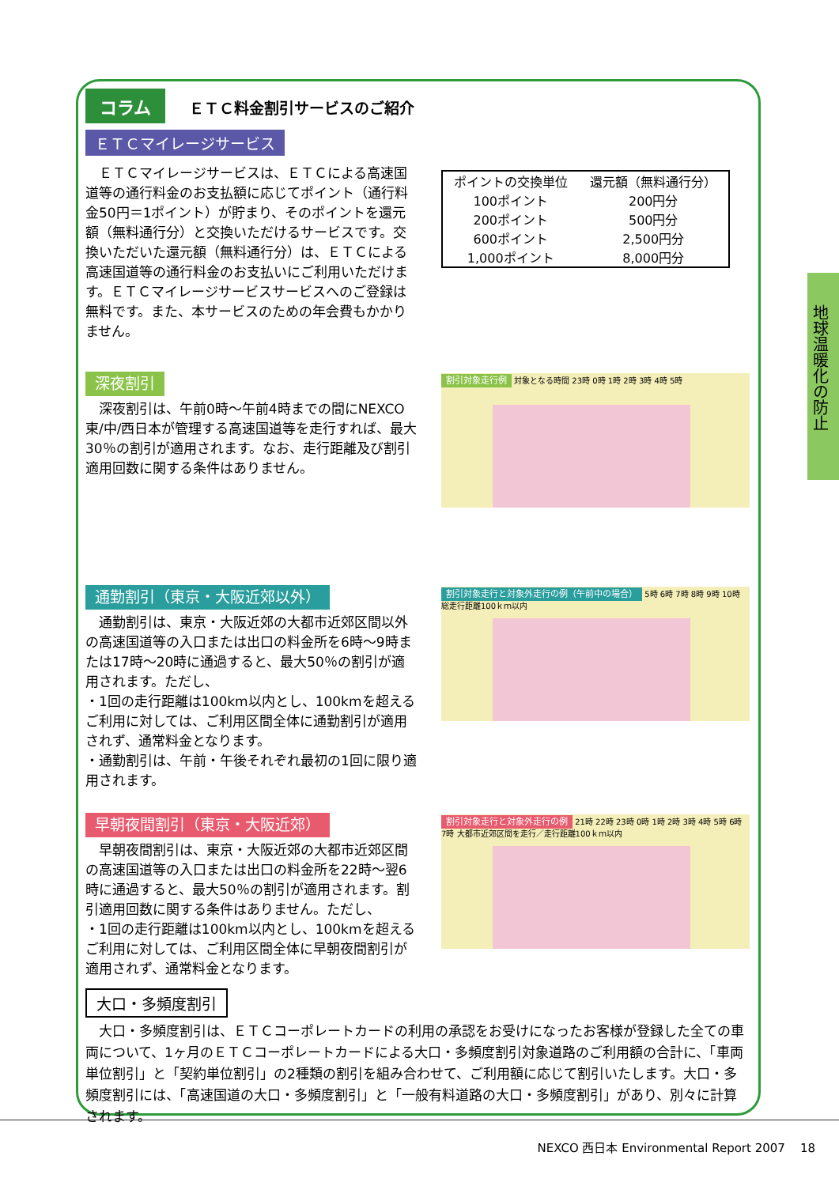コラム ＥＴＣ料金割引サービスのご紹介
ＥＴＣマイレージサービス
　ＥＴＣマイレージサービスは、ＥＴＣによる高速国道等の通行料金のお支払額に応じてポイント（通行料金50円＝1ポイント）が貯まり、そのポイントを還元額（無料通行分）と交換いただけるサービスです。交換いただいた還元額（無料通行分）は、ＥＴＣによる高速国道等の通行料金のお支払いにご利用いただけます。ＥＴＣマイレージサービスサービスへのご登録は無料です。また、本サービスのための年会費もかかりません。
| ポイントの交換単位 | 還元額（無料通行分） |
| --- | --- |
| 100ポイント | 200円分 |
| 200ポイント | 500円分 |
| 600ポイント | 2,500円分 |
| 1,000ポイント | 8,000円分 |
深夜割引
　深夜割引は、午前0時～午前4時までの間にNEXCO東/中/西日本が管理する高速国道等を走行すれば、最大30％の割引が適用されます。なお、走行距離及び割引適用回数に関する条件はありません。
割引対象走行例 対象となる時間 23時 0時 1時 2時 3時 4時 5時
通勤割引（東京・大阪近郊以外）
　通勤割引は、東京・大阪近郊の大都市近郊区間以外の高速国道等の入口または出口の料金所を6時～9時または17時～20時に通過すると、最大50％の割引が適用されます。ただし、
・1回の走行距離は100km以内とし、100kmを超えるご利用に対しては、ご利用区間全体に通勤割引が適用されず、通常料金となります。
・通勤割引は、午前・午後それぞれ最初の1回に限り適用されます。
割引対象走行と対象外走行の例（午前中の場合） 5時 6時 7時 8時 9時 10時 総走行距離100ｋｍ以内
早朝夜間割引（東京・大阪近郊）
　早朝夜間割引は、東京・大阪近郊の大都市近郊区間の高速国道等の入口または出口の料金所を22時～翌6時に通過すると、最大50％の割引が適用されます。割引適用回数に関する条件はありません。ただし、
・1回の走行距離は100km以内とし、100kmを超えるご利用に対しては、ご利用区間全体に早朝夜間割引が適用されず、通常料金となります。
割引対象走行と対象外走行の例 21時 22時 23時 0時 1時 2時 3時 4時 5時 6時 7時 大都市近郊区間を走行／走行距離100ｋｍ以内
大口・多頻度割引
　大口・多頻度割引は、ＥＴＣコーポレートカードの利用の承認をお受けになったお客様が登録した全ての車両について、1ヶ月のＥＴＣコーポレートカードによる大口・多頻度割引対象道路のご利用額の合計に、「車両単位割引」と「契約単位割引」の2種類の割引を組み合わせて、ご利用額に応じて割引いたします。大口・多頻度割引には、「高速国道の大口・多頻度割引」と「一般有料道路の大口・多頻度割引」があり、別々に計算されます。
地球温暖化の防止
NEXCO 西日本 Environmental Report 2007 18